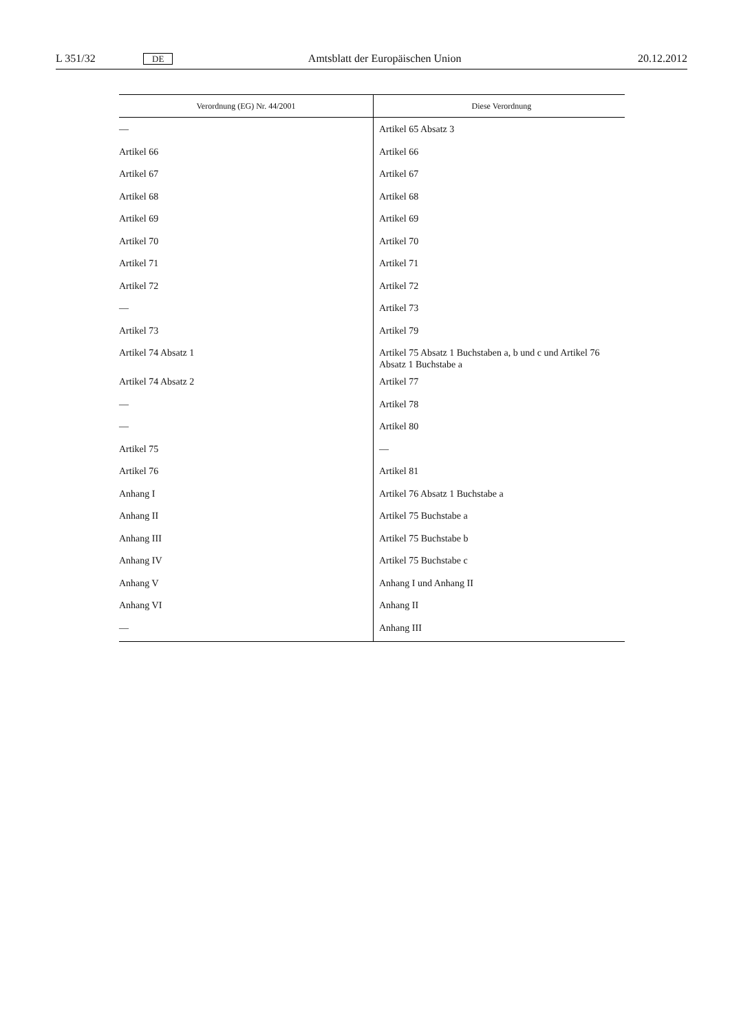L 351/32 DE Amtsblatt der Europäischen Union 20.12.2012
| Verordnung (EG) Nr. 44/2001 | Diese Verordnung |
| --- | --- |
| — | Artikel 65 Absatz 3 |
| Artikel 66 | Artikel 66 |
| Artikel 67 | Artikel 67 |
| Artikel 68 | Artikel 68 |
| Artikel 69 | Artikel 69 |
| Artikel 70 | Artikel 70 |
| Artikel 71 | Artikel 71 |
| Artikel 72 | Artikel 72 |
| — | Artikel 73 |
| Artikel 73 | Artikel 79 |
| Artikel 74 Absatz 1 | Artikel 75 Absatz 1 Buchstaben a, b und c und Artikel 76 Absatz 1 Buchstabe a |
| Artikel 74 Absatz 2 | Artikel 77 |
| — | Artikel 78 |
| — | Artikel 80 |
| Artikel 75 | — |
| Artikel 76 | Artikel 81 |
| Anhang I | Artikel 76 Absatz 1 Buchstabe a |
| Anhang II | Artikel 75 Buchstabe a |
| Anhang III | Artikel 75 Buchstabe b |
| Anhang IV | Artikel 75 Buchstabe c |
| Anhang V | Anhang I und Anhang II |
| Anhang VI | Anhang II |
| — | Anhang III |